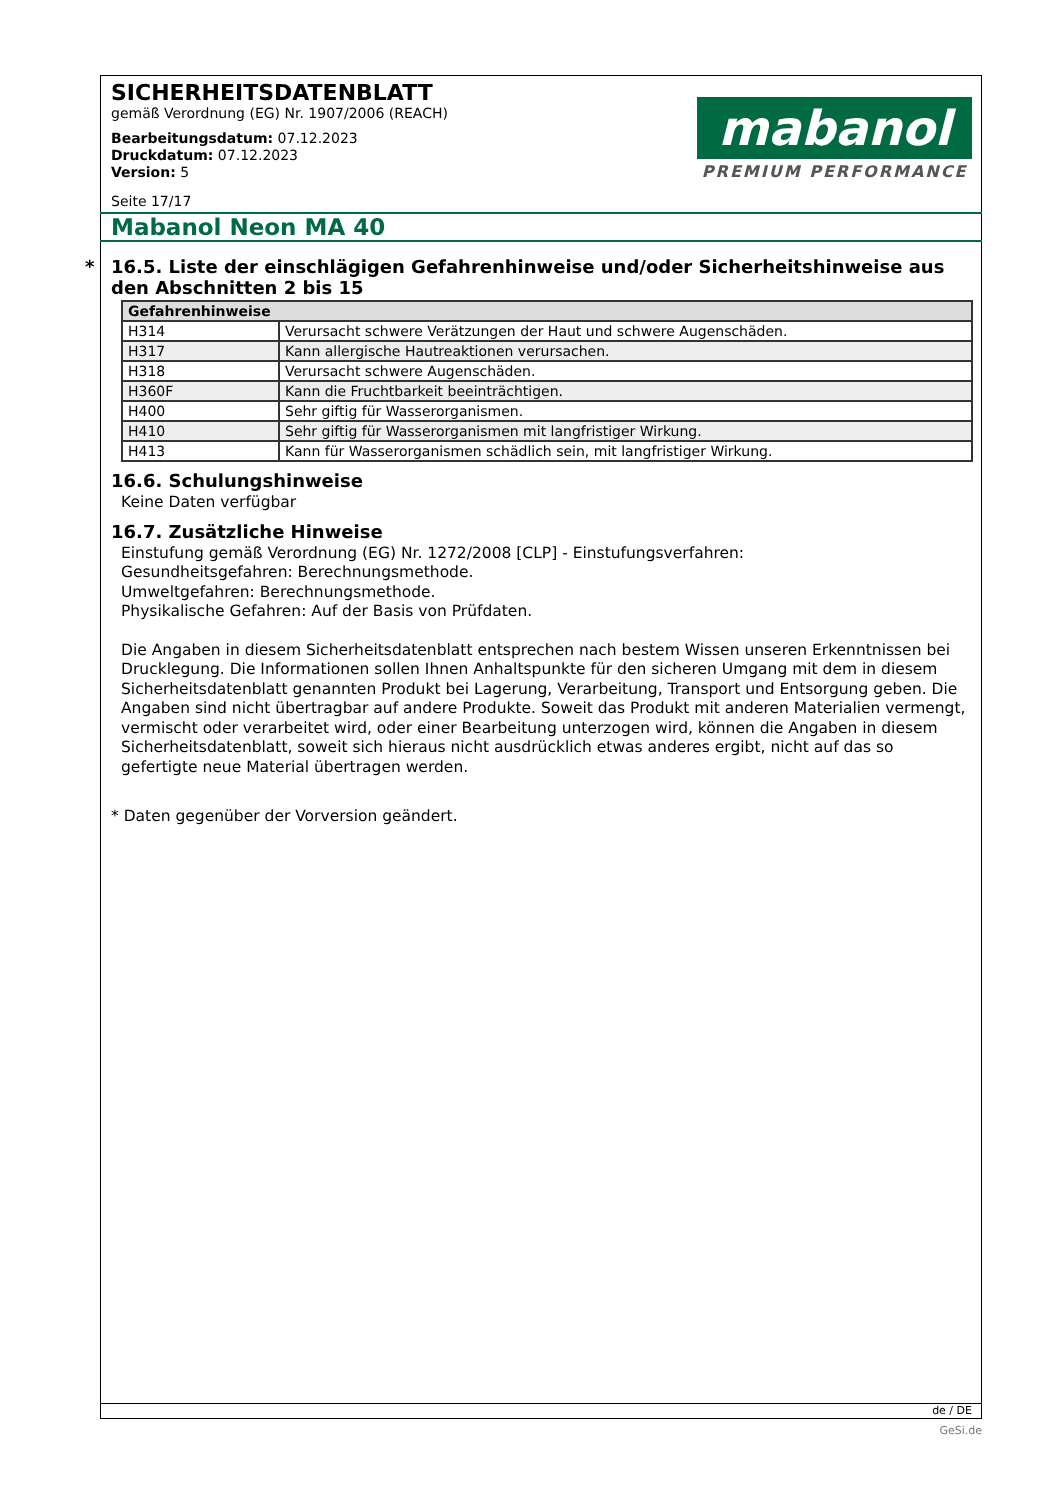SICHERHEITSDATENBLATT
gemäß Verordnung (EG) Nr. 1907/2006 (REACH)
Bearbeitungsdatum: 07.12.2023
Druckdatum: 07.12.2023
Version: 5
Seite 17/17
mabanol
PREMIUM PERFORMANCE
Mabanol Neon MA 40
* 16.5. Liste der einschlägigen Gefahrenhinweise und/oder Sicherheitshinweise aus den Abschnitten 2 bis 15
| Gefahrenhinweise | |
| --- | --- |
| H314 | Verursacht schwere Verätzungen der Haut und schwere Augenschäden. |
| H317 | Kann allergische Hautreaktionen verursachen. |
| H318 | Verursacht schwere Augenschäden. |
| H360F | Kann die Fruchtbarkeit beeinträchtigen. |
| H400 | Sehr giftig für Wasserorganismen. |
| H410 | Sehr giftig für Wasserorganismen mit langfristiger Wirkung. |
| H413 | Kann für Wasserorganismen schädlich sein, mit langfristiger Wirkung. |
16.6. Schulungshinweise
Keine Daten verfügbar
16.7. Zusätzliche Hinweise
Einstufung gemäß Verordnung (EG) Nr. 1272/2008 [CLP] - Einstufungsverfahren:
Gesundheitsgefahren: Berechnungsmethode.
Umweltgefahren: Berechnungsmethode.
Physikalische Gefahren: Auf der Basis von Prüfdaten.
Die Angaben in diesem Sicherheitsdatenblatt entsprechen nach bestem Wissen unseren Erkenntnissen bei Drucklegung. Die Informationen sollen Ihnen Anhaltspunkte für den sicheren Umgang mit dem in diesem Sicherheitsdatenblatt genannten Produkt bei Lagerung, Verarbeitung, Transport und Entsorgung geben. Die Angaben sind nicht übertragbar auf andere Produkte. Soweit das Produkt mit anderen Materialien vermengt, vermischt oder verarbeitet wird, oder einer Bearbeitung unterzogen wird, können die Angaben in diesem Sicherheitsdatenblatt, soweit sich hieraus nicht ausdrücklich etwas anderes ergibt, nicht auf das so gefertigte neue Material übertragen werden.
* Daten gegenüber der Vorversion geändert.
de / DE
GeSi.de